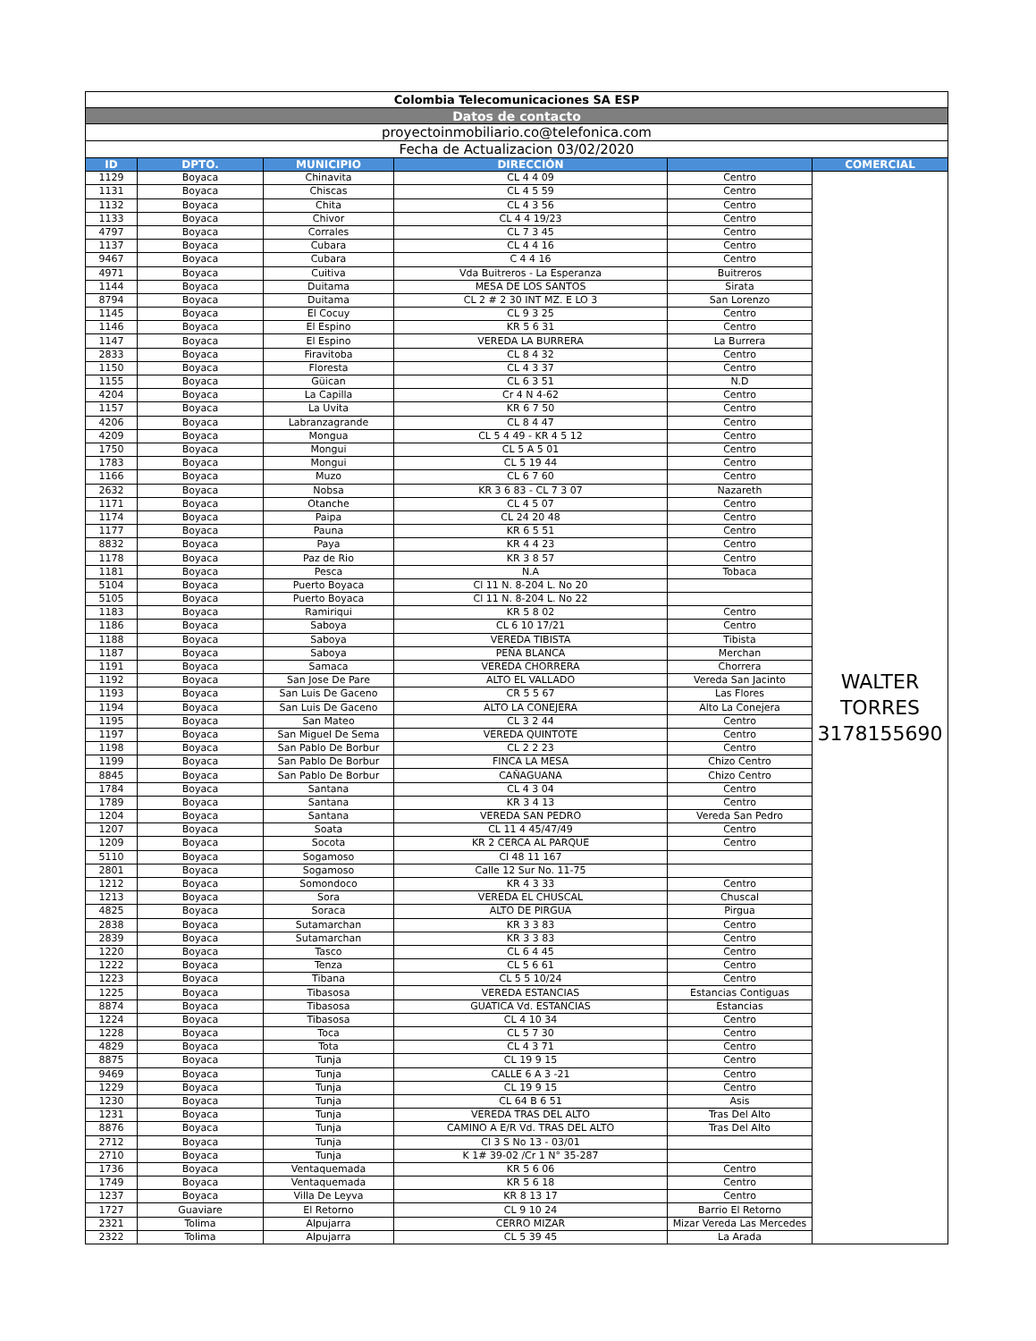| Colombia Telecomunicaciones SA ESP | | | | | |
| Datos de contacto | | | | | |
| proyectoinmobiliario.co@telefonica.com | | | | | |
| Fecha de Actualizacion 03/02/2020 | | | | | |
| ID | DPTO. | MUNICIPIO | DIRECCIÓN | | COMERCIAL |
| 1129 | Boyaca | Chinavita | CL 4 4 09 | Centro | WALTER TORRES 3178155690 |
| 1131 | Boyaca | Chiscas | CL 4 5 59 | Centro | |
| 1132 | Boyaca | Chita | CL 4 3 56 | Centro | |
| 1133 | Boyaca | Chivor | CL 4 4 19/23 | Centro | |
| 4797 | Boyaca | Corrales | CL 7 3 45 | Centro | |
| 1137 | Boyaca | Cubara | CL 4 4 16 | Centro | |
| 9467 | Boyaca | Cubara | C 4 4 16 | Centro | |
| 4971 | Boyaca | Cuitiva | Vda Buitreros - La Esperanza | Buitreros | |
| 1144 | Boyaca | Duitama | MESA DE LOS SANTOS | Sirata | |
| 8794 | Boyaca | Duitama | CL 2 # 2 30 INT MZ. E LO 3 | San Lorenzo | |
| 1145 | Boyaca | El Cocuy | CL 9 3 25 | Centro | |
| 1146 | Boyaca | El Espino | KR 5 6 31 | Centro | |
| 1147 | Boyaca | El Espino | VEREDA LA BURRERA | La Burrera | |
| 2833 | Boyaca | Firavitoba | CL 8 4 32 | Centro | |
| 1150 | Boyaca | Floresta | CL 4 3 37 | Centro | |
| 1155 | Boyaca | Güican | CL 6 3 51 | N.D | |
| 4204 | Boyaca | La Capilla | Cr 4 N 4-62 | Centro | |
| 1157 | Boyaca | La Uvita | KR 6 7 50 | Centro | |
| 4206 | Boyaca | Labranzagrande | CL 8 4 47 | Centro | |
| 4209 | Boyaca | Mongua | CL 5 4 49 - KR 4 5 12 | Centro | |
| 1750 | Boyaca | Mongui | CL 5 A 5 01 | Centro | |
| 1783 | Boyaca | Mongui | CL 5 19 44 | Centro | |
| 1166 | Boyaca | Muzo | CL 6 7 60 | Centro | |
| 2632 | Boyaca | Nobsa | KR 3 6 83 - CL 7 3 07 | Nazareth | |
| 1171 | Boyaca | Otanche | CL 4 5 07 | Centro | |
| 1174 | Boyaca | Paipa | CL 24 20 48 | Centro | |
| 1177 | Boyaca | Pauna | KR 6 5 51 | Centro | |
| 8832 | Boyaca | Paya | KR 4 4 23 | Centro | |
| 1178 | Boyaca | Paz de Rio | KR 3 8 57 | Centro | |
| 1181 | Boyaca | Pesca | N.A | Tobaca | |
| 5104 | Boyaca | Puerto Boyaca | Cl 11 N. 8-204 L. No 20 | | |
| 5105 | Boyaca | Puerto Boyaca | Cl 11 N. 8-204 L. No 22 | | |
| 1183 | Boyaca | Ramiriqui | KR 5 8 02 | Centro | |
| 1186 | Boyaca | Saboya | CL 6 10 17/21 | Centro | |
| 1188 | Boyaca | Saboya | VEREDA TIBISTA | Tibista | |
| 1187 | Boyaca | Saboya | PEÑA BLANCA | Merchan | |
| 1191 | Boyaca | Samaca | VEREDA CHORRERA | Chorrera | |
| 1192 | Boyaca | San Jose De Pare | ALTO EL VALLADO | Vereda San Jacinto | |
| 1193 | Boyaca | San Luis De Gaceno | CR 5 5 67 | Las Flores | |
| 1194 | Boyaca | San Luis De Gaceno | ALTO LA CONEJERA | Alto La Conejera | |
| 1195 | Boyaca | San Mateo | CL 3 2 44 | Centro | |
| 1197 | Boyaca | San Miguel De Sema | VEREDA QUINTOTE | Centro | |
| 1198 | Boyaca | San Pablo De Borbur | CL 2 2 23 | Centro | |
| 1199 | Boyaca | San Pablo De Borbur | FINCA LA MESA | Chizo Centro | |
| 8845 | Boyaca | San Pablo De Borbur | CAÑAGUANA | Chizo Centro | |
| 1784 | Boyaca | Santana | CL 4 3 04 | Centro | |
| 1789 | Boyaca | Santana | KR 3 4 13 | Centro | |
| 1204 | Boyaca | Santana | VEREDA SAN PEDRO | Vereda San Pedro | |
| 1207 | Boyaca | Soata | CL 11 4 45/47/49 | Centro | |
| 1209 | Boyaca | Socota | KR 2 CERCA AL PARQUE | Centro | |
| 5110 | Boyaca | Sogamoso | Cl 48 11 167 | | |
| 2801 | Boyaca | Sogamoso | Calle 12 Sur No. 11-75 | | |
| 1212 | Boyaca | Somondoco | KR 4 3 33 | Centro | |
| 1213 | Boyaca | Sora | VEREDA EL CHUSCAL | Chuscal | |
| 4825 | Boyaca | Soraca | ALTO DE PIRGUA | Pirgua | |
| 2838 | Boyaca | Sutamarchan | KR 3 3 83 | Centro | |
| 2839 | Boyaca | Sutamarchan | KR 3 3 83 | Centro | |
| 1220 | Boyaca | Tasco | CL 6 4 45 | Centro | |
| 1222 | Boyaca | Tenza | CL 5 6 61 | Centro | |
| 1223 | Boyaca | Tibana | CL 5 5 10/24 | Centro | |
| 1225 | Boyaca | Tibasosa | VEREDA ESTANCIAS | Estancias Contiguas | |
| 8874 | Boyaca | Tibasosa | GUATICA Vd. ESTANCIAS | Estancias | |
| 1224 | Boyaca | Tibasosa | CL 4 10 34 | Centro | |
| 1228 | Boyaca | Toca | CL 5 7 30 | Centro | |
| 4829 | Boyaca | Tota | CL 4 3 71 | Centro | |
| 8875 | Boyaca | Tunja | CL 19 9 15 | Centro | |
| 9469 | Boyaca | Tunja | CALLE 6 A 3 -21 | Centro | |
| 1229 | Boyaca | Tunja | CL 19 9 15 | Centro | |
| 1230 | Boyaca | Tunja | CL 64 B 6 51 | Asis | |
| 1231 | Boyaca | Tunja | VEREDA TRAS DEL ALTO | Tras Del Alto | |
| 8876 | Boyaca | Tunja | CAMINO A E/R Vd. TRAS DEL ALTO | Tras Del Alto | |
| 2712 | Boyaca | Tunja | Cl 3 S No 13 - 03/01 | | |
| 2710 | Boyaca | Tunja | K 1# 39-02 /Cr 1 N° 35-287 | | |
| 1736 | Boyaca | Ventaquemada | KR 5 6 06 | Centro | |
| 1749 | Boyaca | Ventaquemada | KR 5 6 18 | Centro | |
| 1237 | Boyaca | Villa De Leyva | KR 8 13 17 | Centro | |
| 1727 | Guaviare | El Retorno | CL 9 10 24 | Barrio El Retorno | |
| 2321 | Tolima | Alpujarra | CERRO MIZAR | Mizar Vereda Las Mercedes | |
| 2322 | Tolima | Alpujarra | CL 5 39 45 | La Arada | |